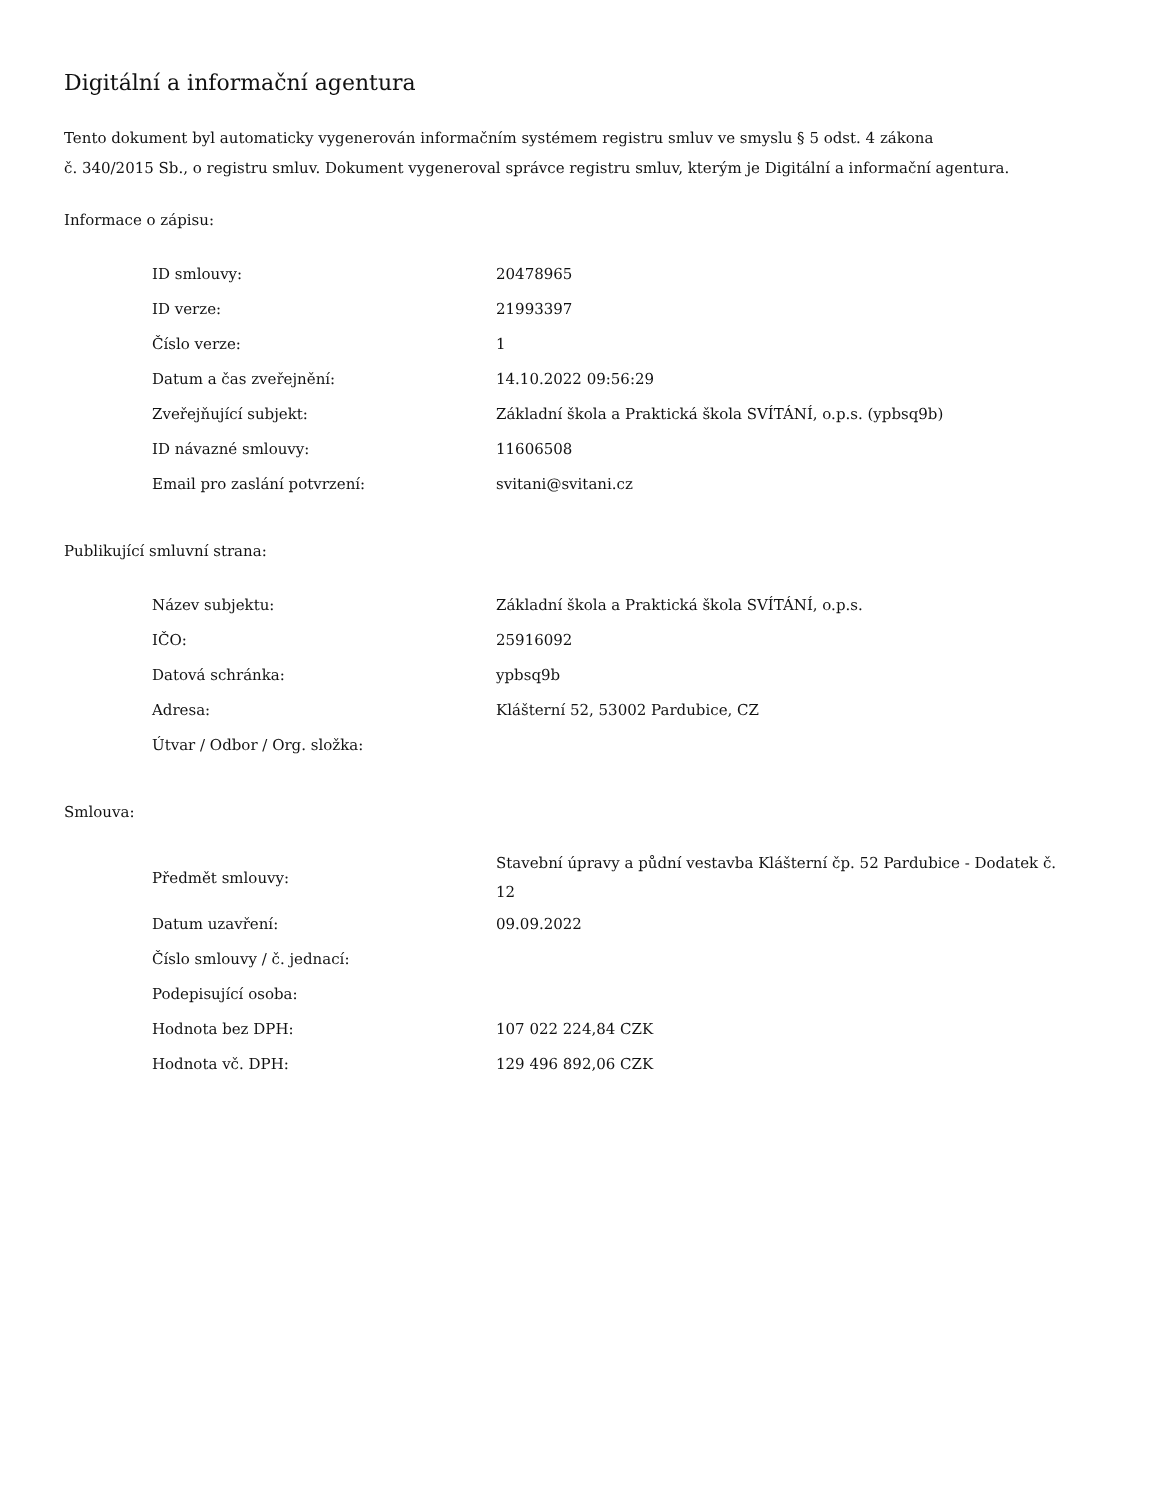Digitální a informační agentura
Tento dokument byl automaticky vygenerován informačním systémem registru smluv ve smyslu § 5 odst. 4 zákona
č. 340/2015 Sb., o registru smluv. Dokument vygeneroval správce registru smluv, kterým je Digitální a informační agentura.
Informace o zápisu:
| ID smlouvy: | 20478965 |
| ID verze: | 21993397 |
| Číslo verze: | 1 |
| Datum a čas zveřejnění: | 14.10.2022 09:56:29 |
| Zveřejňující subjekt: | Základní škola a Praktická škola SVÍTÁNÍ, o.p.s. (ypbsq9b) |
| ID návazné smlouvy: | 11606508 |
| Email pro zaslání potvrzení: | svitani@svitani.cz |
Publikující smluvní strana:
| Název subjektu: | Základní škola a Praktická škola SVÍTÁNÍ, o.p.s. |
| IČO: | 25916092 |
| Datová schránka: | ypbsq9b |
| Adresa: | Klášterní 52, 53002 Pardubice, CZ |
| Útvar / Odbor / Org. složka: | |
Smlouva:
| Předmět smlouvy: | Stavební úpravy a půdní vestavba Klášterní čp. 52 Pardubice - Dodatek č. 12 |
| Datum uzavření: | 09.09.2022 |
| Číslo smlouvy / č. jednací: | |
| Podepisující osoba: | |
| Hodnota bez DPH: | 107 022 224,84 CZK |
| Hodnota vč. DPH: | 129 496 892,06 CZK |